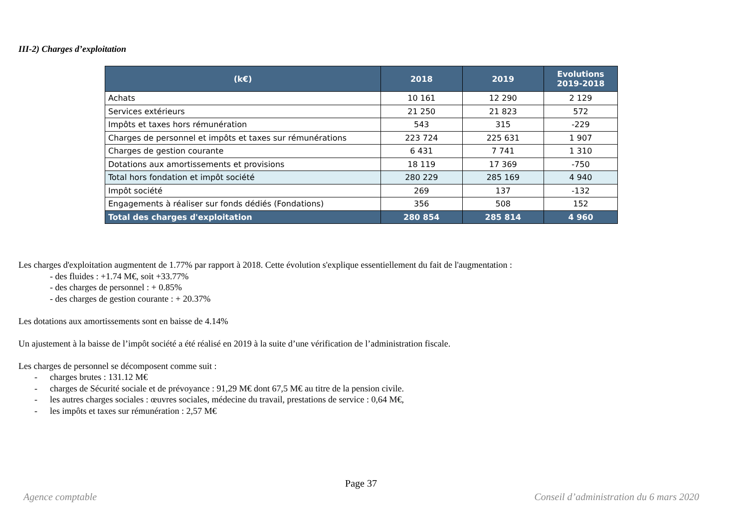III-2) Charges d’exploitation
| (k€) | 2018 | 2019 | Evolutions 2019-2018 |
| --- | --- | --- | --- |
| Achats | 10 161 | 12 290 | 2 129 |
| Services extérieurs | 21 250 | 21 823 | 572 |
| Impôts et taxes hors rémunération | 543 | 315 | -229 |
| Charges de personnel et impôts et taxes sur rémunérations | 223 724 | 225 631 | 1 907 |
| Charges de gestion courante | 6 431 | 7 741 | 1 310 |
| Dotations aux amortissements et provisions | 18 119 | 17 369 | -750 |
| Total hors fondation et impôt société | 280 229 | 285 169 | 4 940 |
| Impôt société | 269 | 137 | -132 |
| Engagements à réaliser sur fonds dédiés (Fondations) | 356 | 508 | 152 |
| Total des charges d'exploitation | 280 854 | 285 814 | 4 960 |
Les charges d'exploitation augmentent de 1.77% par rapport à 2018. Cette évolution s'explique essentiellement du fait de l'augmentation :
- des fluides : +1.74 M€, soit +33.77%
- des charges de personnel : + 0.85%
- des charges de gestion courante : + 20.37%
Les dotations aux amortissements sont en baisse de 4.14%
Un ajustement à la baisse de l’impôt société a été réalisé en 2019 à la suite d’une vérification de l’administration fiscale.
Les charges de personnel se décomposent comme suit :
- charges brutes : 131.12 M€
- charges de Sécurité sociale et de prévoyance : 91,29 M€ dont 67,5 M€ au titre de la pension civile.
- les autres charges sociales : œuvres sociales, médecine du travail, prestations de service : 0,64 M€,
- les impôts et taxes sur rémunération : 2,57 M€
Page 37
Agence comptable Conseil d’administration du 6 mars 2020